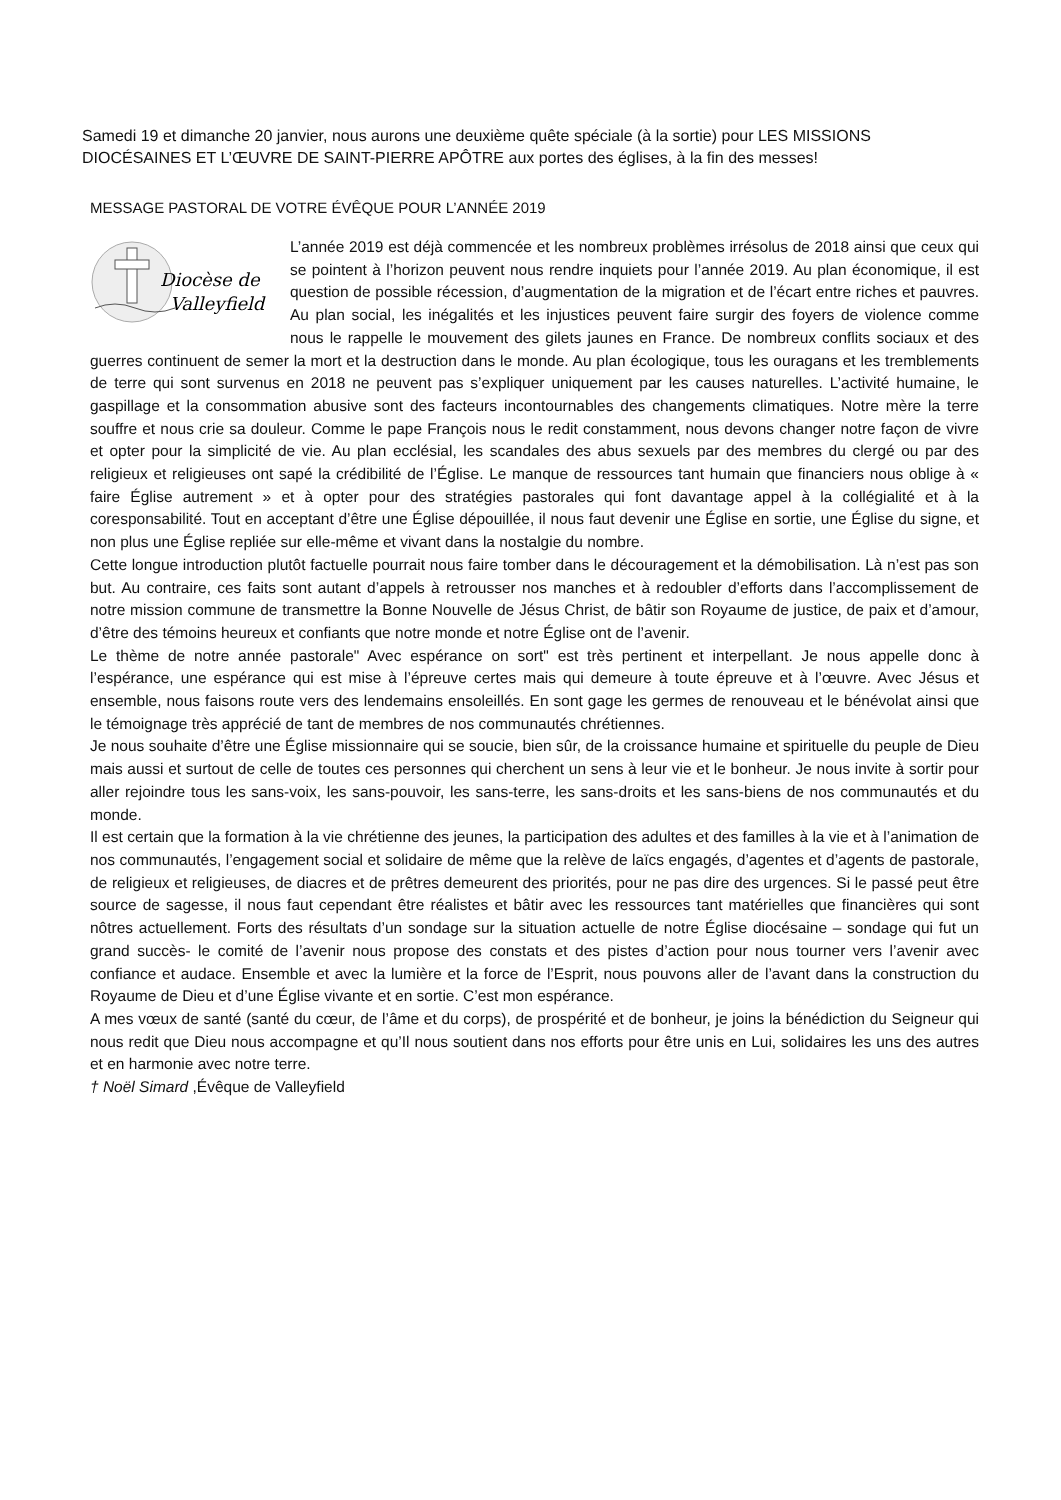Samedi 19 et dimanche 20 janvier, nous aurons une deuxième quête spéciale (à la sortie) pour LES MISSIONS DIOCÉSAINES ET L’ŒUVRE DE SAINT-PIERRE APÔTRE aux portes des églises, à la fin des messes!
MESSAGE PASTORAL DE VOTRE ÉVÊQUE POUR L’ANNÉE 2019
Diocèse de
Valleyfield
L’année 2019 est déjà commencée et les nombreux problèmes irrésolus de 2018 ainsi que ceux qui se pointent à l’horizon peuvent nous rendre inquiets pour l’année 2019. Au plan économique, il est question de possible récession, d’augmentation de la migration et de l’écart entre riches et pauvres. Au plan social, les inégalités et les injustices peuvent faire surgir des foyers de violence comme nous le rappelle le mouvement des gilets jaunes en France. De nombreux conflits sociaux et des guerres continuent de semer la mort et la destruction dans le monde. Au plan écologique, tous les ouragans et les tremblements de terre qui sont survenus en 2018 ne peuvent pas s’expliquer uniquement par les causes naturelles. L’activité humaine, le gaspillage et la consommation abusive sont des facteurs incontournables des changements climatiques. Notre mère la terre souffre et nous crie sa douleur. Comme le pape François nous le redit constamment, nous devons changer notre façon de vivre et opter pour la simplicité de vie. Au plan ecclésial, les scandales des abus sexuels par des membres du clergé ou par des religieux et religieuses ont sapé la crédibilité de l’Église. Le manque de ressources tant humain que financiers nous oblige à « faire Église autrement » et à opter pour des stratégies pastorales qui font davantage appel à la collégialité et à la coresponsabilité. Tout en acceptant d’être une Église dépouillée, il nous faut devenir une Église en sortie, une Église du signe, et non plus une Église repliée sur elle-même et vivant dans la nostalgie du nombre.
Cette longue introduction plutôt factuelle pourrait nous faire tomber dans le découragement et la démobilisation. Là n’est pas son but. Au contraire, ces faits sont autant d’appels à retrousser nos manches et à redoubler d’efforts dans l’accomplissement de notre mission commune de transmettre la Bonne Nouvelle de Jésus Christ, de bâtir son Royaume de justice, de paix et d’amour, d’être des témoins heureux et confiants que notre monde et notre Église ont de l’avenir.
Le thème de notre année pastorale" Avec espérance on sort" est très pertinent et interpellant. Je nous appelle donc à l’espérance, une espérance qui est mise à l’épreuve certes mais qui demeure à toute épreuve et à l’œuvre. Avec Jésus et ensemble, nous faisons route vers des lendemains ensoleillés. En sont gage les germes de renouveau et le bénévolat ainsi que le témoignage très apprécié de tant de membres de nos communautés chrétiennes.
Je nous souhaite d’être une Église missionnaire qui se soucie, bien sûr, de la croissance humaine et spirituelle du peuple de Dieu mais aussi et surtout de celle de toutes ces personnes qui cherchent un sens à leur vie et le bonheur. Je nous invite à sortir pour aller rejoindre tous les sans-voix, les sans-pouvoir, les sans-terre, les sans-droits et les sans-biens de nos communautés et du monde.
Il est certain que la formation à la vie chrétienne des jeunes, la participation des adultes et des familles à la vie et à l’animation de nos communautés, l’engagement social et solidaire de même que la relève de laïcs engagés, d’agentes et d’agents de pastorale, de religieux et religieuses, de diacres et de prêtres demeurent des priorités, pour ne pas dire des urgences. Si le passé peut être source de sagesse, il nous faut cependant être réalistes et bâtir avec les ressources tant matérielles que financières qui sont nôtres actuellement. Forts des résultats d’un sondage sur la situation actuelle de notre Église diocésaine – sondage qui fut un grand succès- le comité de l’avenir nous propose des constats et des pistes d’action pour nous tourner vers l’avenir avec confiance et audace. Ensemble et avec la lumière et la force de l’Esprit, nous pouvons aller de l’avant dans la construction du Royaume de Dieu et d’une Église vivante et en sortie. C’est mon espérance.
A mes vœux de santé (santé du cœur, de l’âme et du corps), de prospérité et de bonheur, je joins la bénédiction du Seigneur qui nous redit que Dieu nous accompagne et qu’Il nous soutient dans nos efforts pour être unis en Lui, solidaires les uns des autres et en harmonie avec notre terre.
† Noël Simard ,Évêque de Valleyfield